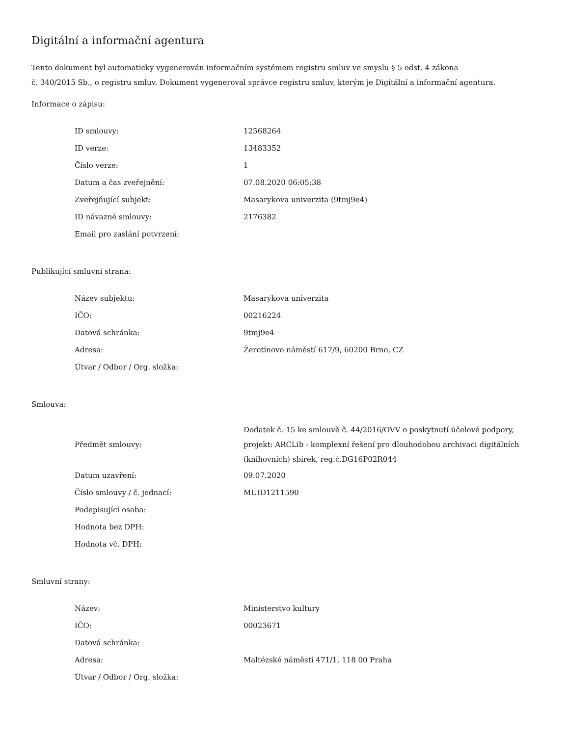Digitální a informační agentura
Tento dokument byl automaticky vygenerován informačním systémem registru smluv ve smyslu § 5 odst. 4 zákona
č. 340/2015 Sb., o registru smluv. Dokument vygeneroval správce registru smluv, kterým je Digitální a informační agentura.
Informace o zápisu:
| ID smlouvy: | 12568264 |
| ID verze: | 13483352 |
| Číslo verze: | 1 |
| Datum a čas zveřejnění: | 07.08.2020 06:05:38 |
| Zveřejňující subjekt: | Masarykova univerzita (9tmj9e4) |
| ID návazné smlouvy: | 2176382 |
| Email pro zaslání potvrzení: | |
Publikující smluvní strana:
| Název subjektu: | Masarykova univerzita |
| IČO: | 00216224 |
| Datová schránka: | 9tmj9e4 |
| Adresa: | Žerotínovo náměstí 617/9, 60200 Brno, CZ |
| Útvar / Odbor / Org. složka: | |
Smlouva:
| Předmět smlouvy: | Dodatek č. 15 ke smlouvě č. 44/2016/OVV o poskytnutí účelové podpory, projekt: ARCLib - komplexní řešení pro dlouhodobou archivaci digitálních (knihovních) sbírek, reg.č.DG16P02R044 |
| Datum uzavření: | 09.07.2020 |
| Číslo smlouvy / č. jednací: | MUID1211590 |
| Podepisující osoba: | |
| Hodnota bez DPH: | |
| Hodnota vč. DPH: | |
Smluvní strany:
| Název: | Ministerstvo kultury |
| IČO: | 00023671 |
| Datová schránka: | |
| Adresa: | Maltézské náměstí 471/1, 118 00 Praha |
| Útvar / Odbor / Org. složka: | |